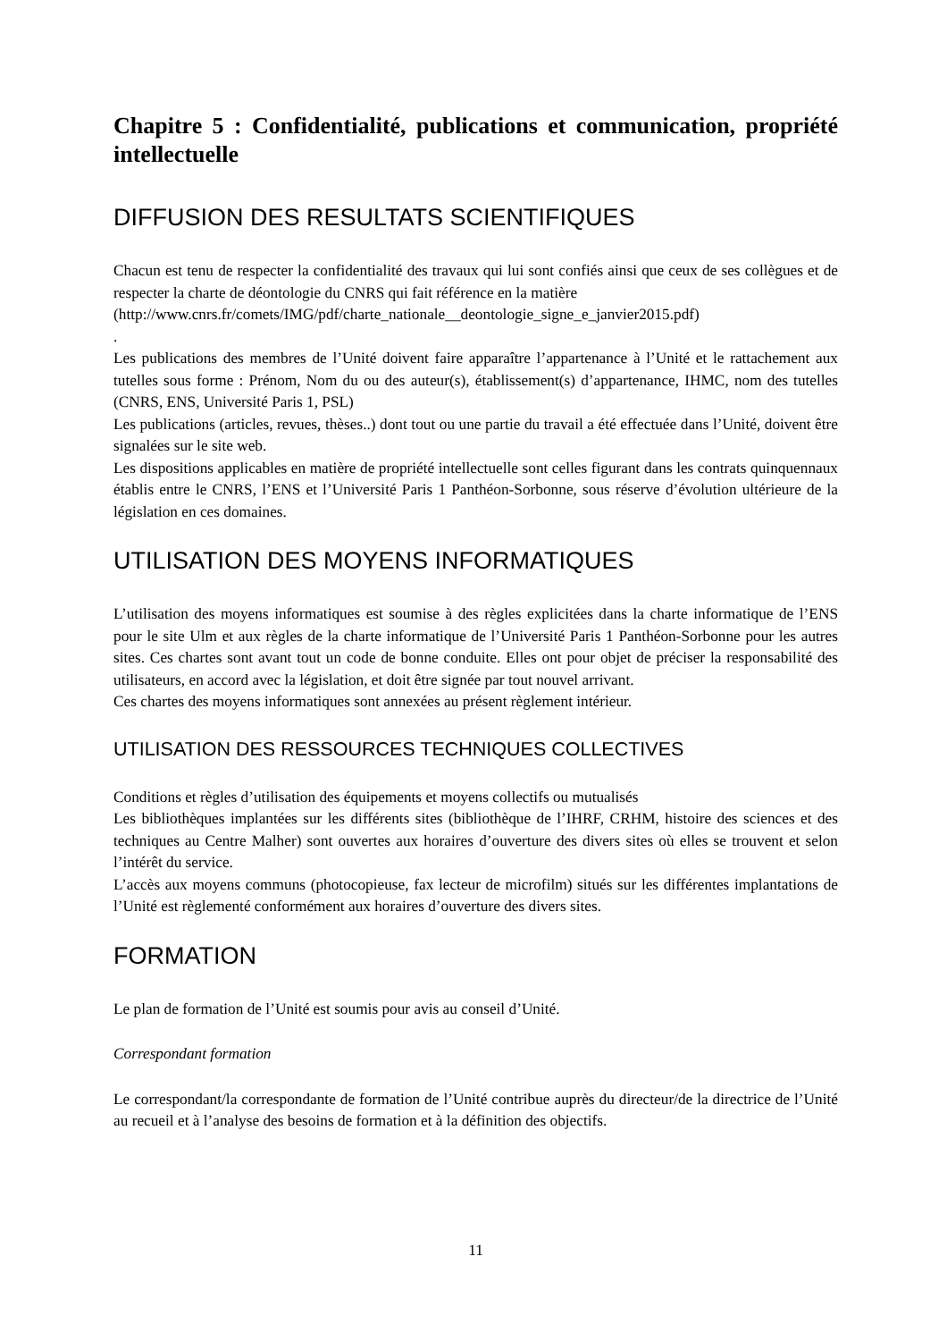Chapitre 5 : Confidentialité, publications et communication, propriété intellectuelle
DIFFUSION DES RESULTATS SCIENTIFIQUES
Chacun est tenu de respecter la confidentialité des travaux qui lui sont confiés ainsi que ceux de ses collègues et de respecter la charte de déontologie du CNRS qui fait référence en la matière
(http://www.cnrs.fr/comets/IMG/pdf/charte_nationale__deontologie_signe_e_janvier2015.pdf)
.
Les publications des membres de l’Unité doivent faire apparaître l’appartenance à l’Unité et le rattachement aux tutelles sous forme : Prénom, Nom du ou des auteur(s), établissement(s) d’appartenance, IHMC, nom des tutelles (CNRS, ENS, Université Paris 1, PSL)
Les publications (articles, revues, thèses..) dont tout ou une partie du travail a été effectuée dans l’Unité, doivent être signalées sur le site web.
Les dispositions applicables en matière de propriété intellectuelle sont celles figurant dans les contrats quinquennaux établis entre le CNRS, l’ENS et l’Université Paris 1 Panthéon-Sorbonne, sous réserve d’évolution ultérieure de la législation en ces domaines.
UTILISATION DES MOYENS INFORMATIQUES
L’utilisation des moyens informatiques est soumise à des règles explicitées dans la charte informatique de l’ENS pour le site Ulm et aux règles de la charte informatique de l’Université Paris 1 Panthéon-Sorbonne pour les autres sites. Ces chartes sont avant tout un code de bonne conduite. Elles ont pour objet de préciser la responsabilité des utilisateurs, en accord avec la législation, et doit être signée par tout nouvel arrivant.
Ces chartes des moyens informatiques sont annexées au présent règlement intérieur.
UTILISATION DES RESSOURCES TECHNIQUES COLLECTIVES
Conditions et règles d’utilisation des équipements et moyens collectifs ou mutualisés
Les bibliothèques implantées sur les différents sites (bibliothèque de l’IHRF, CRHM, histoire des sciences et des techniques au Centre Malher) sont ouvertes aux horaires d’ouverture des divers sites où elles se trouvent et selon l’intérêt du service.
L’accès aux moyens communs (photocopieuse, fax lecteur de microfilm) situés sur les différentes implantations de l’Unité est règlementé conformément aux horaires d’ouverture des divers sites.
FORMATION
Le plan de formation de l’Unité est soumis pour avis au conseil d’Unité.
Correspondant formation
Le correspondant/la correspondante de formation de l’Unité contribue auprès du directeur/de la directrice de l’Unité au recueil et à l’analyse des besoins de formation et à la définition des objectifs.
11